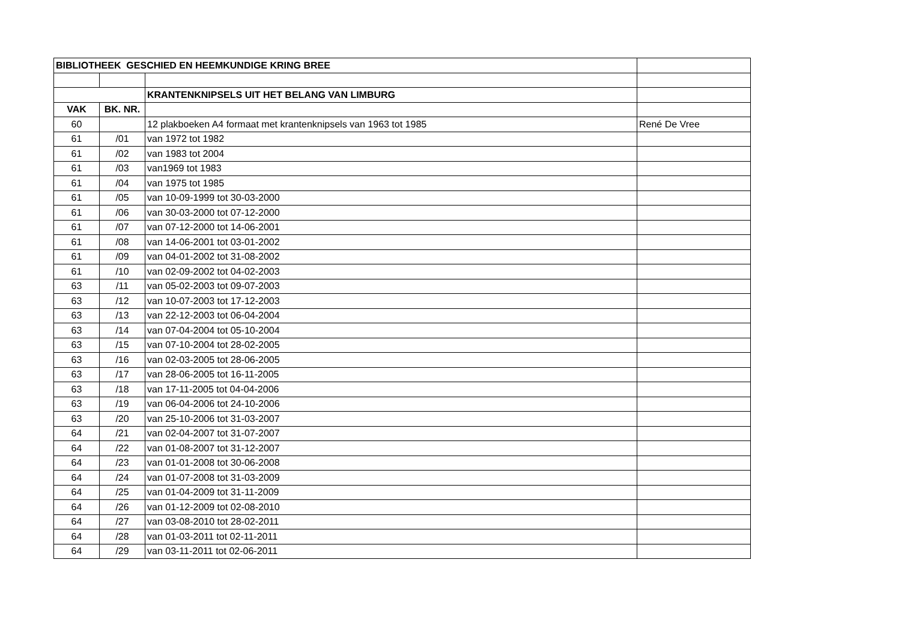| BIBLIOTHEEK GESCHIED EN HEEMKUNDIGE KRING BREE | | | |
| | | KRANTENKNIPSELS UIT HET BELANG VAN LIMBURG | |
| VAK | BK. NR. | | |
| 60 | | 12 plakboeken A4 formaat met krantenknipsels van 1963 tot 1985 | René De Vree |
| 61 | /01 | van 1972 tot 1982 | |
| 61 | /02 | van 1983 tot 2004 | |
| 61 | /03 | van1969 tot 1983 | |
| 61 | /04 | van 1975 tot 1985 | |
| 61 | /05 | van 10-09-1999 tot 30-03-2000 | |
| 61 | /06 | van 30-03-2000 tot 07-12-2000 | |
| 61 | /07 | van 07-12-2000 tot 14-06-2001 | |
| 61 | /08 | van 14-06-2001 tot 03-01-2002 | |
| 61 | /09 | van 04-01-2002 tot 31-08-2002 | |
| 61 | /10 | van 02-09-2002 tot 04-02-2003 | |
| 63 | /11 | van 05-02-2003 tot 09-07-2003 | |
| 63 | /12 | van 10-07-2003 tot 17-12-2003 | |
| 63 | /13 | van 22-12-2003 tot 06-04-2004 | |
| 63 | /14 | van 07-04-2004 tot 05-10-2004 | |
| 63 | /15 | van 07-10-2004 tot 28-02-2005 | |
| 63 | /16 | van 02-03-2005 tot 28-06-2005 | |
| 63 | /17 | van 28-06-2005 tot 16-11-2005 | |
| 63 | /18 | van 17-11-2005 tot 04-04-2006 | |
| 63 | /19 | van 06-04-2006 tot 24-10-2006 | |
| 63 | /20 | van 25-10-2006 tot 31-03-2007 | |
| 64 | /21 | van 02-04-2007 tot 31-07-2007 | |
| 64 | /22 | van 01-08-2007 tot 31-12-2007 | |
| 64 | /23 | van 01-01-2008 tot 30-06-2008 | |
| 64 | /24 | van 01-07-2008 tot 31-03-2009 | |
| 64 | /25 | van 01-04-2009 tot 31-11-2009 | |
| 64 | /26 | van 01-12-2009 tot 02-08-2010 | |
| 64 | /27 | van 03-08-2010 tot 28-02-2011 | |
| 64 | /28 | van 01-03-2011 tot 02-11-2011 | |
| 64 | /29 | van 03-11-2011 tot 02-06-2011 | |